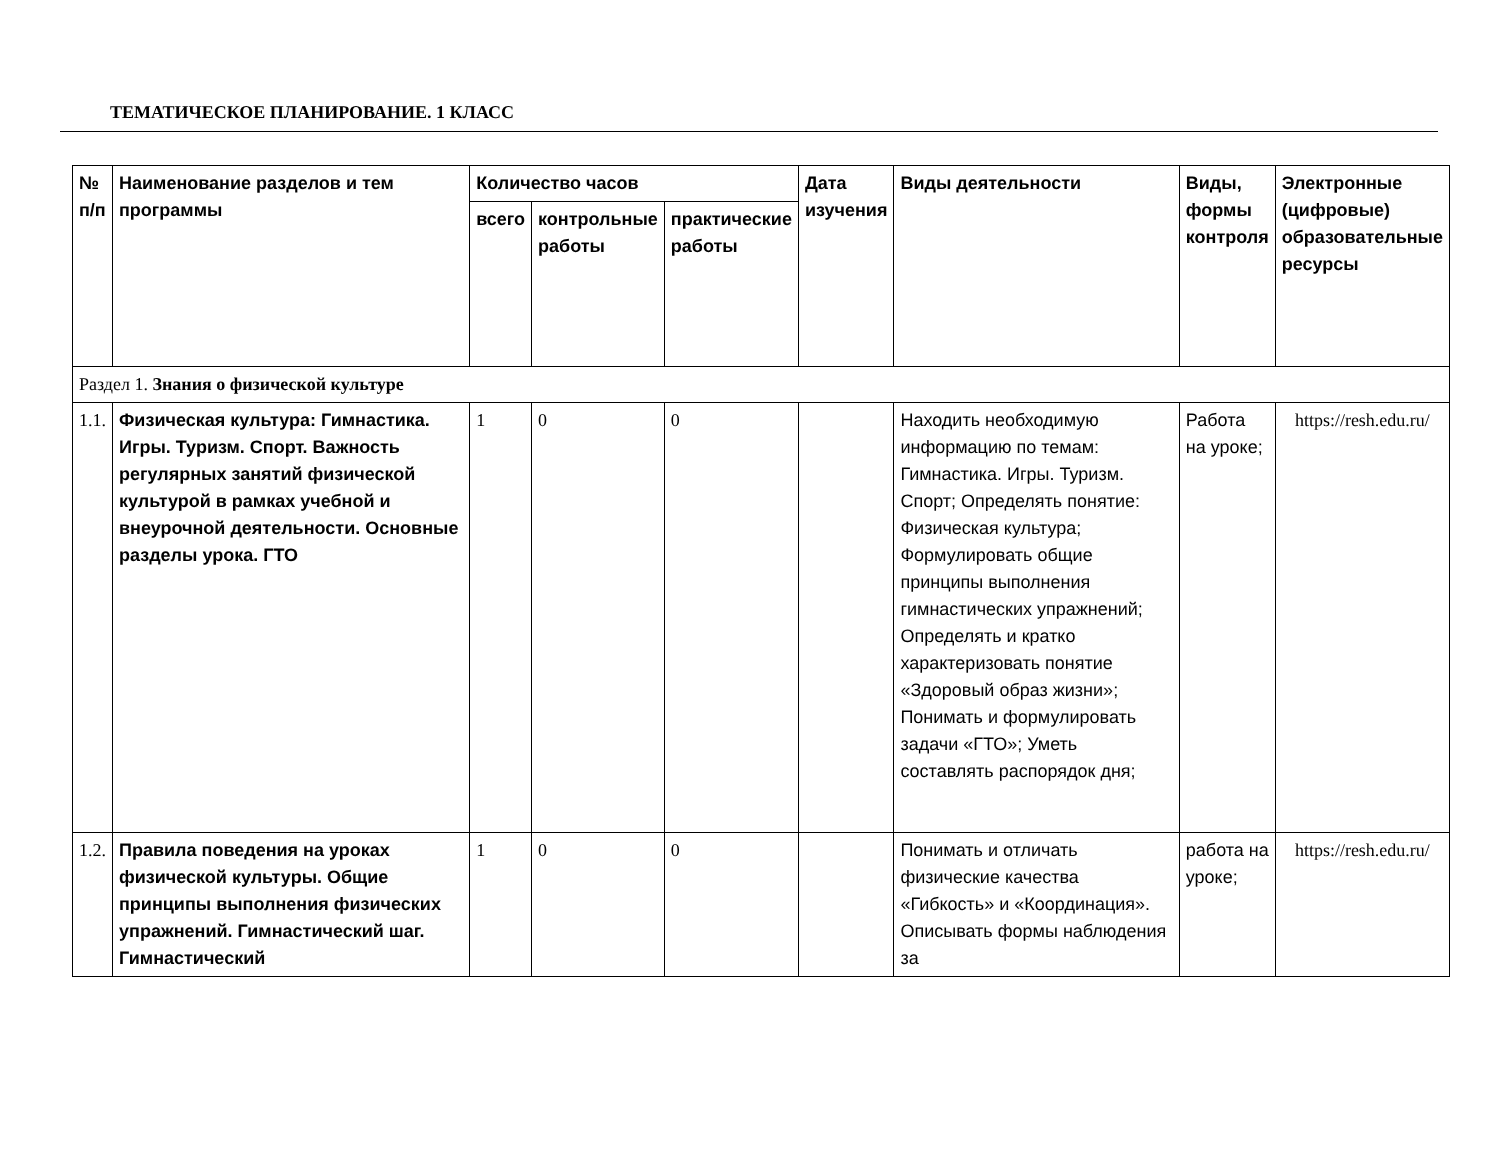ТЕМАТИЧЕСКОЕ ПЛАНИРОВАНИЕ. 1 КЛАСС
| № п/п | Наименование разделов и тем программы | Количество часов | | | Дата изучения | Виды деятельности | Виды, формы контроля | Электронные (цифровые) образовательные ресурсы |
| --- | --- | --- | --- | --- | --- | --- | --- | --- |
| | | всего | контрольные работы | практические работы | | | | |
| Раздел 1. Знания о физической культуре | | | | | | | | |
| 1.1. | Физическая культура: Гимнастика. Игры. Туризм. Спорт. Важность регулярных занятий физической культурой в рамках учебной и внеурочной деятельности. Основные разделы урока. ГТО | 1 | 0 | 0 | | Находить необходимую информацию по темам: Гимнастика. Игры. Туризм. Спорт; Определять понятие: Физическая культура; Формулировать общие принципы выполнения гимнастических упражнений; Определять и кратко характеризовать понятие «Здоровый образ жизни»; Понимать и формулировать задачи «ГТО»; Уметь составлять распорядок дня; | Работа на уроке; | https://resh.edu.ru/ |
| 1.2. | Правила поведения на уроках физической культуры. Общие принципы выполнения физических упражнений. Гимнастический шаг. Гимнастический | 1 | 0 | 0 | | Понимать и отличать физические качества «Гибкость» и «Координация». Описывать формы наблюдения за | работа на уроке; | https://resh.edu.ru/ |